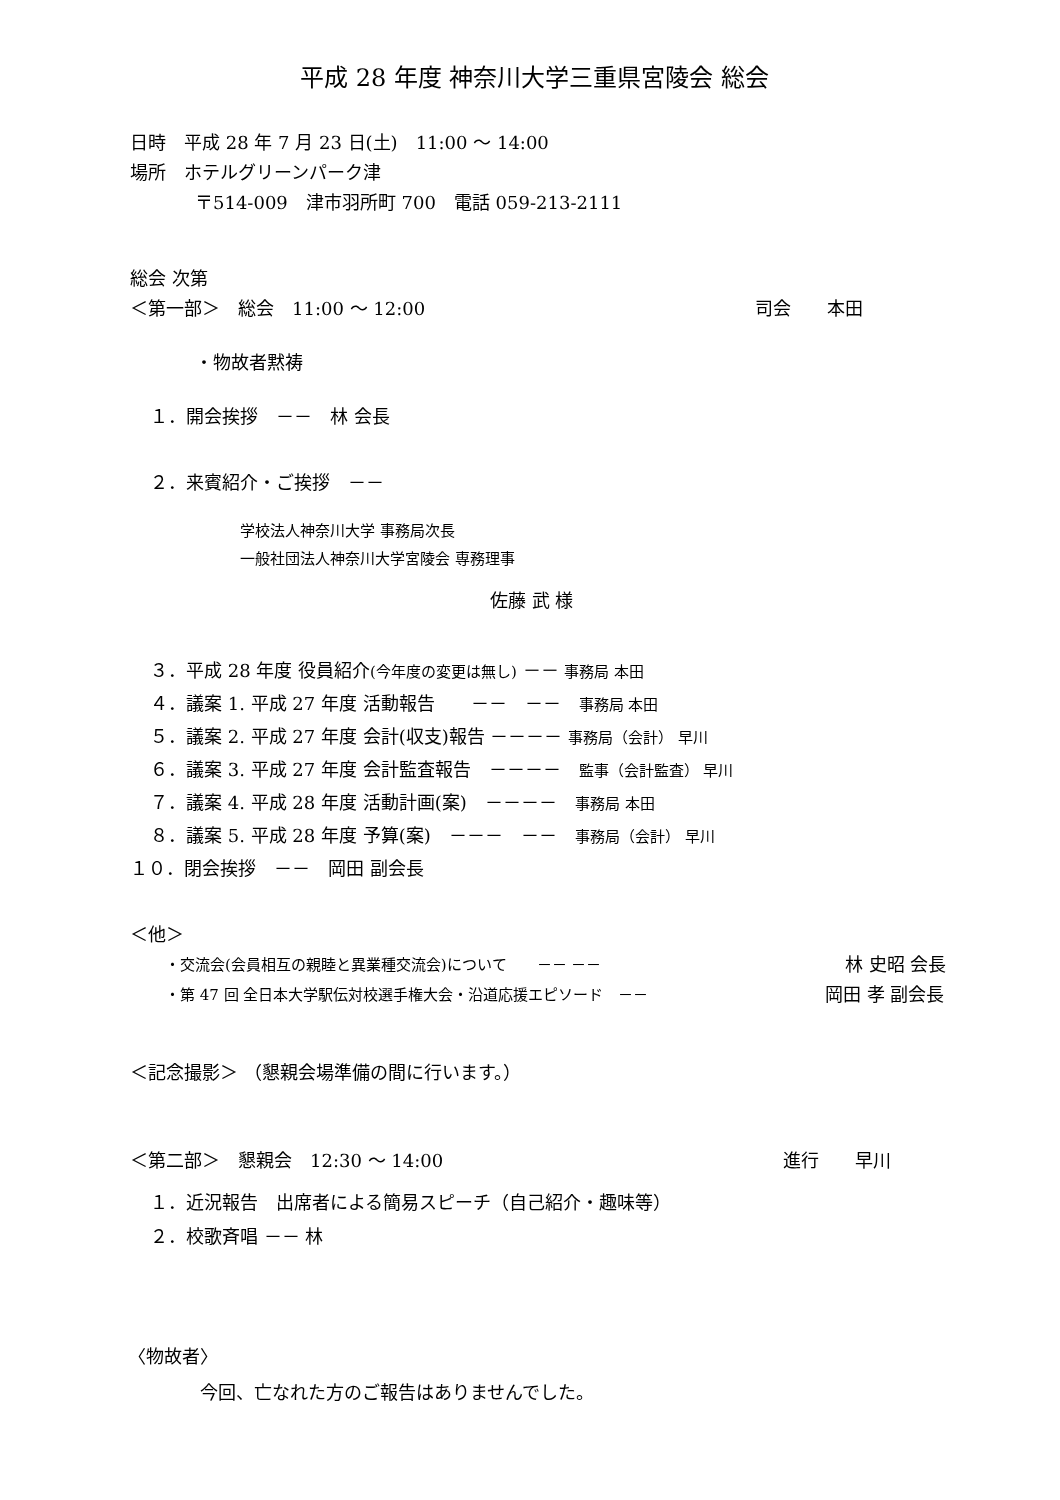平成 28 年度 神奈川大学三重県宮陵会 総会
日時　平成 28 年 7 月 23 日(土)　11:00 ～ 14:00
場所　ホテルグリーンパーク津
〒514-009　津市羽所町 700　電話 059-213-2111
総会 次第
＜第一部＞　総会　11:00 ～ 12:00
司会　　本田
・物故者黙祷
１．開会挨拶　－－　林 会長
２．来賓紹介・ご挨拶　－－
学校法人神奈川大学 事務局次長
一般社団法人神奈川大学宮陵会 専務理事
佐藤 武 様
３．平成 28 年度 役員紹介(今年度の変更は無し) －－ 事務局 本田
４．議案 1. 平成 27 年度 活動報告　　－－　－－　事務局 本田
５．議案 2. 平成 27 年度 会計(収支)報告 －－－－ 事務局（会計） 早川
６．議案 3. 平成 27 年度 会計監査報告　－－－－　監事（会計監査） 早川
７．議案 4. 平成 28 年度 活動計画(案)　－－－－　事務局 本田
８．議案 5. 平成 28 年度 予算(案)　－－－　－－　事務局（会計） 早川
１０．閉会挨拶　－－　岡田 副会長
＜他＞
・交流会(会員相互の親睦と異業種交流会)について　　－－ －－
林 史昭 会長
・第 47 回 全日本大学駅伝対校選手権大会・沿道応援エピソード　－－
岡田 孝 副会長
＜記念撮影＞ （懇親会場準備の間に行います。）
＜第二部＞　懇親会　12:30 ～ 14:00
進行　　早川
１．近況報告　出席者による簡易スピーチ（自己紹介・趣味等）
２．校歌斉唱 －－ 林
〈物故者〉
今回、亡なれた方のご報告はありませんでした。